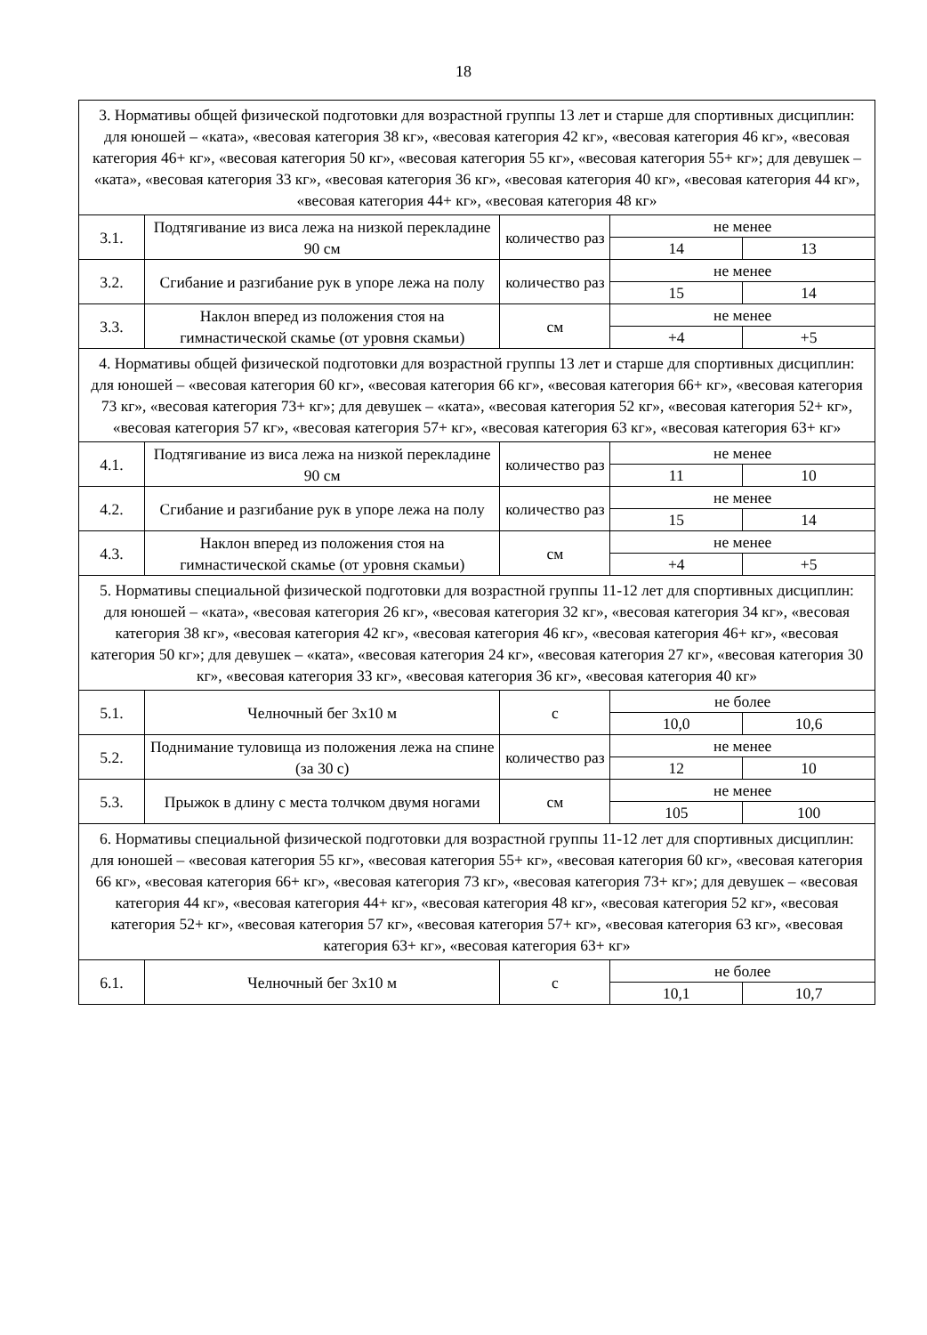18
| 3. Нормативы общей физической подготовки для возрастной группы 13 лет и старше для спортивных дисциплин: для юношей – «ката», «весовая категория 38 кг», «весовая категория 42 кг», «весовая категория 46 кг», «весовая категория 46+ кг», «весовая категория 50 кг», «весовая категория 55 кг», «весовая категория 55+ кг»; для девушек – «ката», «весовая категория 33 кг», «весовая категория 36 кг», «весовая категория 40 кг», «весовая категория 44 кг», «весовая категория 44+ кг», «весовая категория 48 кг» | | | | |
| 3.1. | Подтягивание из виса лежа на низкой перекладине 90 см | количество раз | не менее | |
| | | | 14 | 13 |
| 3.2. | Сгибание и разгибание рук в упоре лежа на полу | количество раз | не менее | |
| | | | 15 | 14 |
| 3.3. | Наклон вперед из положения стоя на гимнастической скамье (от уровня скамьи) | см | не менее | |
| | | | +4 | +5 |
| 4. Нормативы общей физической подготовки для возрастной группы 13 лет и старше для спортивных дисциплин: для юношей – «весовая категория 60 кг», «весовая категория 66 кг», «весовая категория 66+ кг», «весовая категория 73 кг», «весовая категория 73+ кг»; для девушек – «ката», «весовая категория 52 кг», «весовая категория 52+ кг», «весовая категория 57 кг», «весовая категория 57+ кг», «весовая категория 63 кг», «весовая категория 63+ кг» | | | | |
| 4.1. | Подтягивание из виса лежа на низкой перекладине 90 см | количество раз | не менее | |
| | | | 11 | 10 |
| 4.2. | Сгибание и разгибание рук в упоре лежа на полу | количество раз | не менее | |
| | | | 15 | 14 |
| 4.3. | Наклон вперед из положения стоя на гимнастической скамье (от уровня скамьи) | см | не менее | |
| | | | +4 | +5 |
| 5. Нормативы специальной физической подготовки для возрастной группы 11-12 лет для спортивных дисциплин: для юношей – «ката», «весовая категория 26 кг», «весовая категория 32 кг», «весовая категория 34 кг», «весовая категория 38 кг», «весовая категория 42 кг», «весовая категория 46 кг», «весовая категория 46+ кг», «весовая категория 50 кг»; для девушек – «ката», «весовая категория 24 кг», «весовая категория 27 кг», «весовая категория 30 кг», «весовая категория 33 кг», «весовая категория 36 кг», «весовая категория 40 кг» | | | | |
| 5.1. | Челночный бег 3x10 м | с | не более | |
| | | | 10,0 | 10,6 |
| 5.2. | Поднимание туловища из положения лежа на спине (за 30 с) | количество раз | не менее | |
| | | | 12 | 10 |
| 5.3. | Прыжок в длину с места толчком двумя ногами | см | не менее | |
| | | | 105 | 100 |
| 6. Нормативы специальной физической подготовки для возрастной группы 11-12 лет для спортивных дисциплин: для юношей – «весовая категория 55 кг», «весовая категория 55+ кг», «весовая категория 60 кг», «весовая категория 66 кг», «весовая категория 66+ кг», «весовая категория 73 кг», «весовая категория 73+ кг»; для девушек – «весовая категория 44 кг», «весовая категория 44+ кг», «весовая категория 48 кг», «весовая категория 52 кг», «весовая категория 52+ кг», «весовая категория 57 кг», «весовая категория 57+ кг», «весовая категория 63 кг», «весовая категория 63+ кг», «весовая категория 63+ кг» | | | | |
| 6.1. | Челночный бег 3x10 м | с | не более | |
| | | | 10,1 | 10,7 |